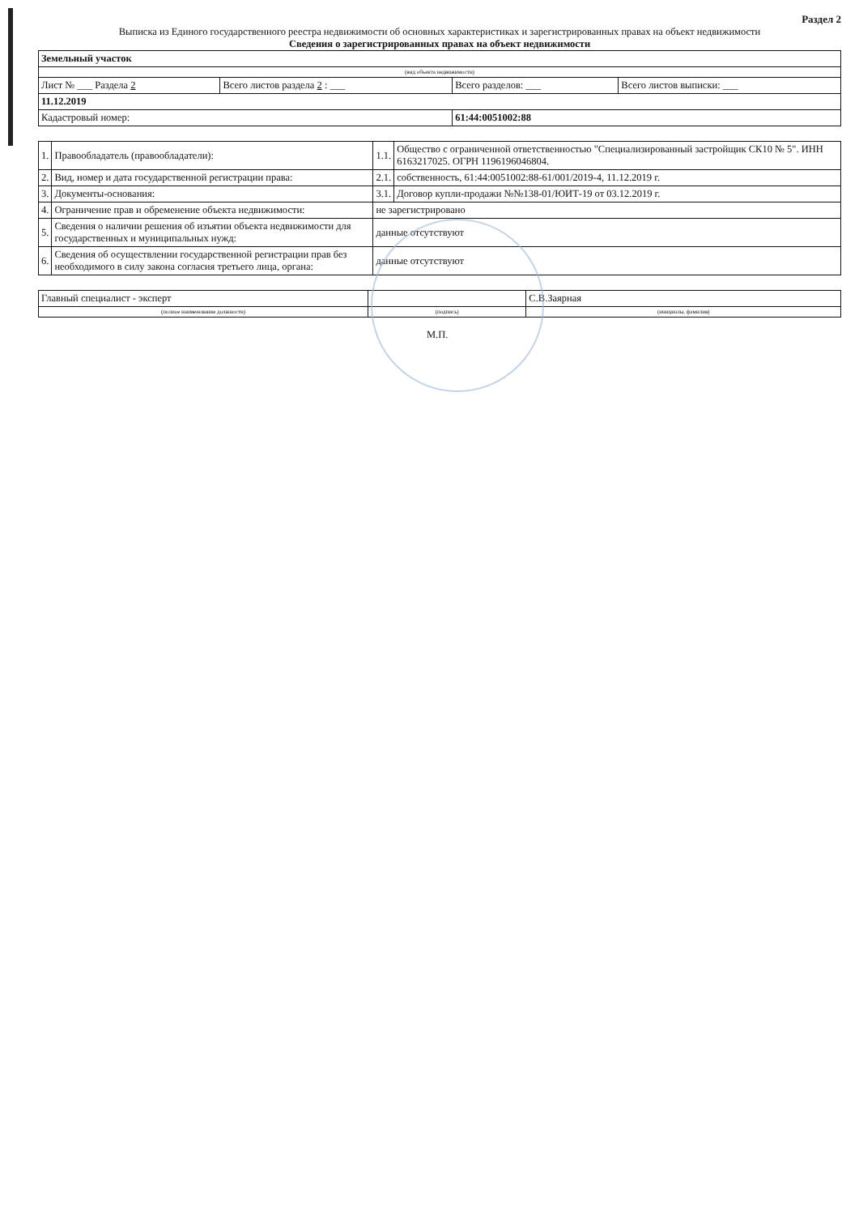Раздел 2
Выписка из Единого государственного реестра недвижимости об основных характеристиках и зарегистрированных правах на объект недвижимости
Сведения о зарегистрированных правах на объект недвижимости
| Земельный участок | | | |
| (вид объекта недвижимости) | | | |
| Лист № ___ Раздела 2 | Всего листов раздела 2 : ___ | Всего разделов: ___ | Всего листов выписки: ___ |
| 11.12.2019 | | | |
| Кадастровый номер: | | 61:44:0051002:88 | |
| 1. | Правообладатель (правообладатели): | 1.1. | Общество с ограниченной ответственностью "Специализированный застройщик СК10 № 5". ИНН 6163217025. ОГРН 1196196046804. |
| 2. | Вид, номер и дата государственной регистрации права: | 2.1. | собственность, 61:44:0051002:88-61/001/2019-4, 11.12.2019 г. |
| 3. | Документы-основания: | 3.1. | Договор купли-продажи №№138-01/ЮИТ-19 от 03.12.2019 г. |
| 4. | Ограничение прав и обременение объекта недвижимости: | не зарегистрировано | |
| 5. | Сведения о наличии решения об изъятии объекта недвижимости для государственных и муниципальных нужд: | данные отсутствуют | |
| 6. | Сведения об осуществлении государственной регистрации прав без необходимого в силу закона согласия третьего лица, органа: | данные отсутствуют | |
| Главный специалист - эксперт | | С.В.Заярная |
| (полное наименование должности) | (подпись) | (инициалы, фамилия) |
М.П.